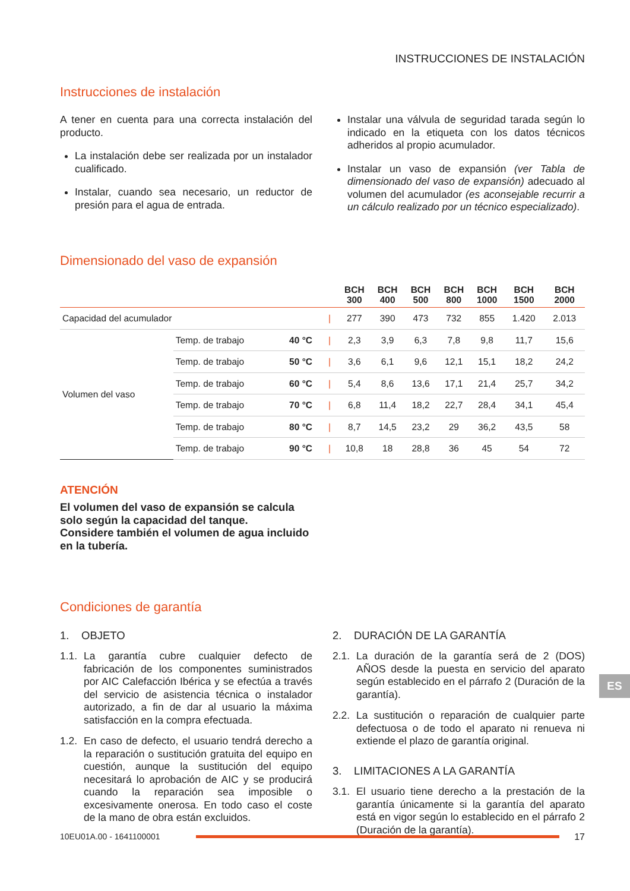INSTRUCCIONES DE INSTALACIÓN
Instrucciones de instalación
A tener en cuenta para una correcta instalación del producto.
La instalación debe ser realizada por un instalador cualificado.
Instalar, cuando sea necesario, un reductor de presión para el agua de entrada.
Instalar una válvula de seguridad tarada según lo indicado en la etiqueta con los datos técnicos adheridos al propio acumulador.
Instalar un vaso de expansión (ver Tabla de dimensionado del vaso de expansión) adecuado al volumen del acumulador (es aconsejable recurrir a un cálculo realizado por un técnico especializado).
Dimensionado del vaso de expansión
| | | | | BCH 300 | BCH 400 | BCH 500 | BCH 800 | BCH 1000 | BCH 1500 | BCH 2000 |
| --- | --- | --- | --- | --- | --- | --- | --- | --- | --- | --- |
| Capacidad del acumulador | | | / | 277 | 390 | 473 | 732 | 855 | 1.420 | 2.013 |
| Volumen del vaso | Temp. de trabajo | 40 °C | / | 2,3 | 3,9 | 6,3 | 7,8 | 9,8 | 11,7 | 15,6 |
| | Temp. de trabajo | 50 °C | / | 3,6 | 6,1 | 9,6 | 12,1 | 15,1 | 18,2 | 24,2 |
| | Temp. de trabajo | 60 °C | / | 5,4 | 8,6 | 13,6 | 17,1 | 21,4 | 25,7 | 34,2 |
| | Temp. de trabajo | 70 °C | / | 6,8 | 11,4 | 18,2 | 22,7 | 28,4 | 34,1 | 45,4 |
| | Temp. de trabajo | 80 °C | / | 8,7 | 14,5 | 23,2 | 29 | 36,2 | 43,5 | 58 |
| | Temp. de trabajo | 90 °C | / | 10,8 | 18 | 28,8 | 36 | 45 | 54 | 72 |
ATENCIÓN
El volumen del vaso de expansión se calcula solo según la capacidad del tanque.
Considere también el volumen de agua incluido en la tubería.
Condiciones de garantía
1. OBJETO
1.1.
La garantía cubre cualquier defecto de fabricación de los componentes suministrados por AIC Calefacción Ibérica y se efectúa a través del servicio de asistencia técnica o instalador autorizado, a fin de dar al usuario la máxima satisfacción en la compra efectuada.
1.2.
En caso de defecto, el usuario tendrá derecho a la reparación o sustitución gratuita del equipo en cuestión, aunque la sustitución del equipo necesitará lo aprobación de AIC y se producirá cuando la reparación sea imposible o excesivamente onerosa. En todo caso el coste de la mano de obra están excluidos.
2. DURACIÓN DE LA GARANTÍA
2.1.
La duración de la garantía será de 2 (DOS) AÑOS desde la puesta en servicio del aparato según establecido en el párrafo 2 (Duración de la garantía).
2.2.
La sustitución o reparación de cualquier parte defectuosa o de todo el aparato ni renueva ni extiende el plazo de garantía original.
3. LIMITACIONES A LA GARANTÍA
3.1.
El usuario tiene derecho a la prestación de la garantía únicamente si la garantía del aparato está en vigor según lo establecido en el párrafo 2 (Duración de la garantía).
10EU01A.00 - 1641100001 17
ES